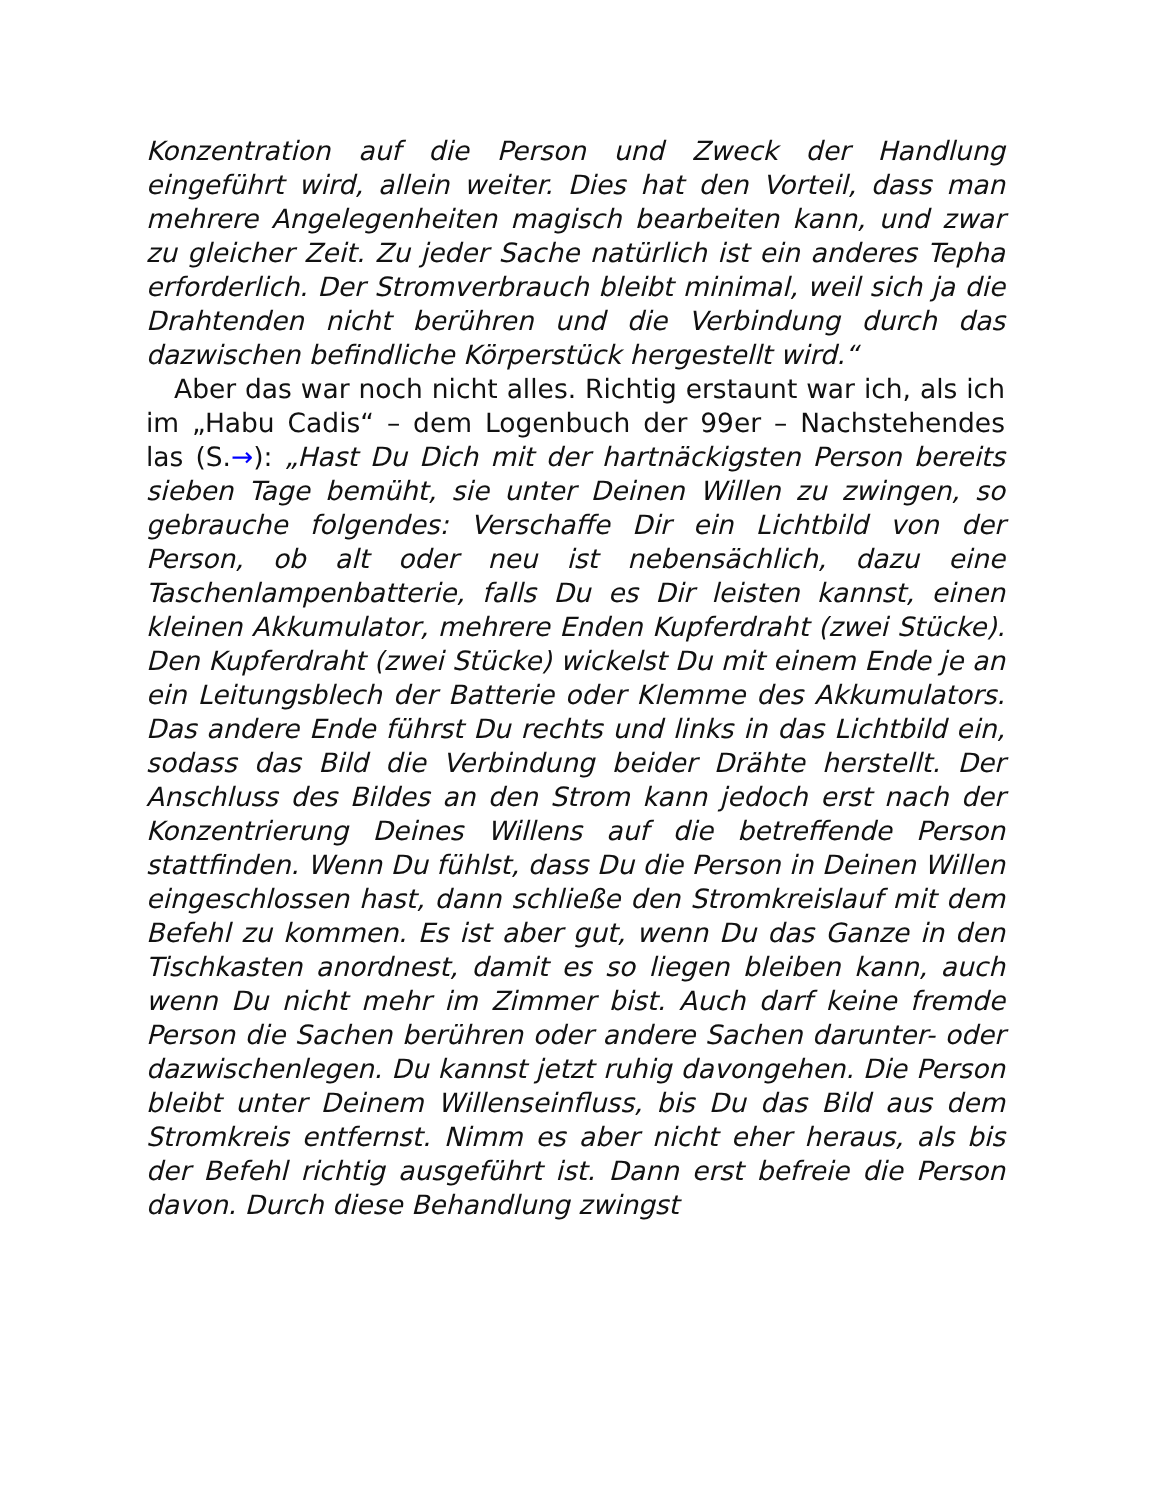Konzentration auf die Person und Zweck der Handlung eingeführt wird, allein weiter. Dies hat den Vorteil, dass man mehrere Angelegenheiten magisch bearbeiten kann, und zwar zu gleicher Zeit. Zu jeder Sache natürlich ist ein anderes Tepha erforderlich. Der Stromverbrauch bleibt minimal, weil sich ja die Drahtenden nicht berühren und die Verbindung durch das dazwischen befindliche Körperstück hergestellt wird.“
Aber das war noch nicht alles. Richtig erstaunt war ich, als ich im „Habu Cadis“ – dem Logenbuch der 99er – Nachstehendes las (S.→): „Hast Du Dich mit der hartnäckigsten Person bereits sieben Tage bemüht, sie unter Deinen Willen zu zwingen, so gebrauche folgendes: Verschaffe Dir ein Lichtbild von der Person, ob alt oder neu ist nebensächlich, dazu eine Taschenlampenbatterie, falls Du es Dir leisten kannst, einen kleinen Akkumulator, mehrere Enden Kupferdraht (zwei Stücke). Den Kupferdraht (zwei Stücke) wickelst Du mit einem Ende je an ein Leitungsblech der Batterie oder Klemme des Akkumulators. Das andere Ende führst Du rechts und links in das Lichtbild ein, sodass das Bild die Verbindung beider Drähte herstellt. Der Anschluss des Bildes an den Strom kann jedoch erst nach der Konzentrierung Deines Willens auf die betreffende Person stattfinden. Wenn Du fühlst, dass Du die Person in Deinen Willen eingeschlossen hast, dann schließe den Stromkreislauf mit dem Befehl zu kommen. Es ist aber gut, wenn Du das Ganze in den Tischkasten anordnest, damit es so liegen bleiben kann, auch wenn Du nicht mehr im Zimmer bist. Auch darf keine fremde Person die Sachen berühren oder andere Sachen darunter- oder dazwischenlegen. Du kannst jetzt ruhig davongehen. Die Person bleibt unter Deinem Willenseinfluss, bis Du das Bild aus dem Stromkreis entfernst. Nimm es aber nicht eher heraus, als bis der Befehl richtig ausgeführt ist. Dann erst befreie die Person davon. Durch diese Behandlung zwingst